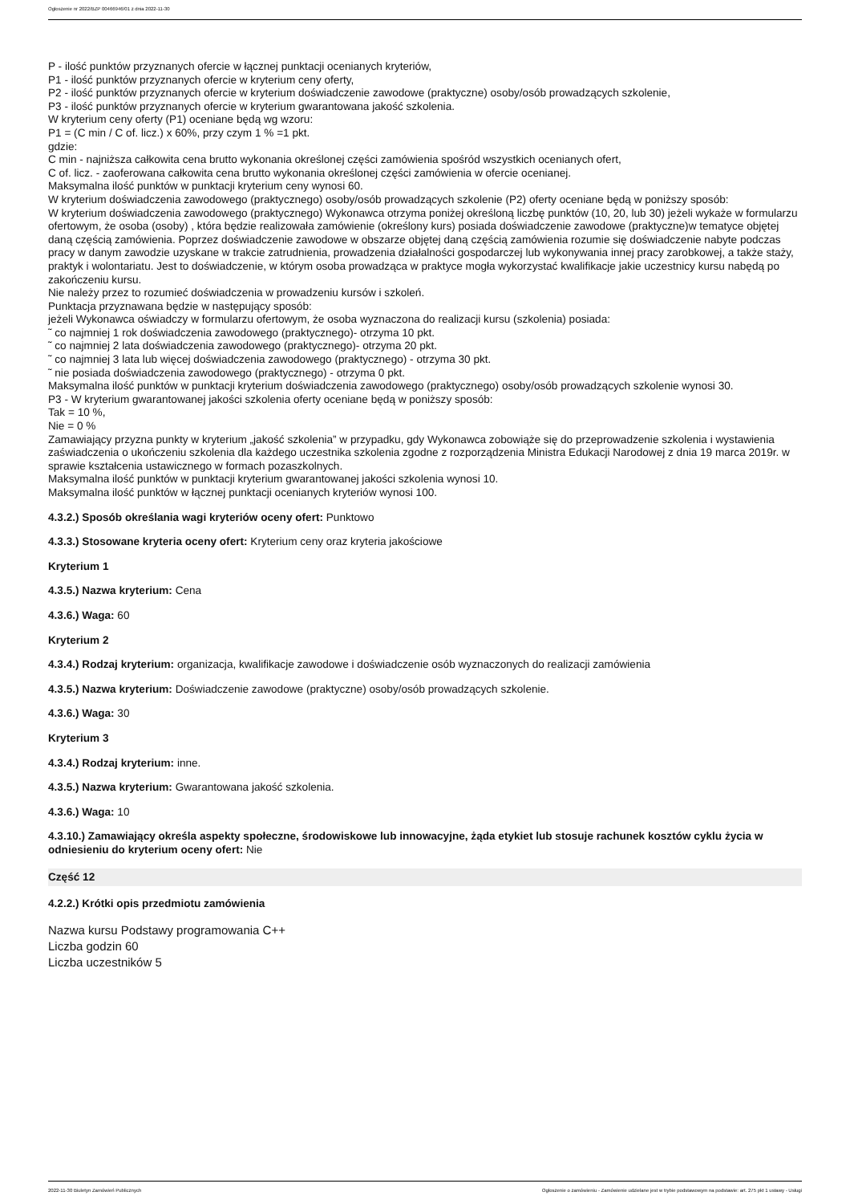Ogłoszenie nr 2022/BZP 00466946/01 z dnia 2022-11-30
P - ilość punktów przyznanych ofercie w łącznej punktacji ocenianych kryteriów,
P1 - ilość punktów przyznanych ofercie w kryterium ceny oferty,
P2 - ilość punktów przyznanych ofercie w kryterium doświadczenie zawodowe (praktyczne) osoby/osób prowadzących szkolenie,
P3 - ilość punktów przyznanych ofercie w kryterium gwarantowana jakość szkolenia.
W kryterium ceny oferty (P1) oceniane będą wg wzoru:
P1 = (C min / C of. licz.) x 60%, przy czym 1 % =1 pkt.
gdzie:
C min - najniższa całkowita cena brutto wykonania określonej części zamówienia spośród wszystkich ocenianych ofert,
C of. licz. - zaoferowana całkowita cena brutto wykonania określonej części zamówienia w ofercie ocenianej.
Maksymalna ilość punktów w punktacji kryterium ceny wynosi 60.
W kryterium doświadczenia zawodowego (praktycznego) osoby/osób prowadzących szkolenie (P2) oferty oceniane będą w poniższy sposób:
W kryterium doświadczenia zawodowego (praktycznego) Wykonawca otrzyma poniżej określoną liczbę punktów (10, 20, lub 30) jeżeli wykaże w formularzu ofertowym, że osoba (osoby) , która będzie realizowała zamówienie (określony kurs) posiada doświadczenie zawodowe (praktyczne)w tematyce objętej daną częścią zamówienia. Poprzez doświadczenie zawodowe w obszarze objętej daną częścią zamówienia rozumie się doświadczenie nabyte podczas pracy w danym zawodzie uzyskane w trakcie zatrudnienia, prowadzenia działalności gospodarczej lub wykonywania innej pracy zarobkowej, a także staży, praktyk i wolontariatu. Jest to doświadczenie, w którym osoba prowadząca w praktyce mogła wykorzystać kwalifikacje jakie uczestnicy kursu nabędą po zakończeniu kursu.
Nie należy przez to rozumieć doświadczenia w prowadzeniu kursów i szkoleń.
Punktacja przyznawana będzie w następujący sposób:
jeżeli Wykonawca oświadczy w formularzu ofertowym, że osoba wyznaczona do realizacji kursu (szkolenia) posiada:
˜ co najmniej 1 rok doświadczenia zawodowego (praktycznego)- otrzyma 10 pkt.
˜ co najmniej 2 lata doświadczenia zawodowego (praktycznego)- otrzyma 20 pkt.
˜ co najmniej 3 lata lub więcej doświadczenia zawodowego (praktycznego) - otrzyma 30 pkt.
˜ nie posiada doświadczenia zawodowego (praktycznego) - otrzyma 0 pkt.
Maksymalna ilość punktów w punktacji kryterium doświadczenia zawodowego (praktycznego) osoby/osób prowadzących szkolenie wynosi 30.
P3 - W kryterium gwarantowanej jakości szkolenia oferty oceniane będą w poniższy sposób:
Tak = 10 %,
Nie = 0 %
Zamawiający przyzna punkty w kryterium „jakość szkolenia” w przypadku, gdy Wykonawca zobowiąże się do przeprowadzenie szkolenia i wystawienia zaświadczenia o ukończeniu szkolenia dla każdego uczestnika szkolenia zgodne z rozporządzenia Ministra Edukacji Narodowej z dnia 19 marca 2019r. w sprawie kształcenia ustawicznego w formach pozaszkolnych.
Maksymalna ilość punktów w punktacji kryterium gwarantowanej jakości szkolenia wynosi 10.
Maksymalna ilość punktów w łącznej punktacji ocenianych kryteriów wynosi 100.
4.3.2.) Sposób określania wagi kryteriów oceny ofert: Punktowo
4.3.3.) Stosowane kryteria oceny ofert: Kryterium ceny oraz kryteria jakościowe
Kryterium 1
4.3.5.) Nazwa kryterium: Cena
4.3.6.) Waga: 60
Kryterium 2
4.3.4.) Rodzaj kryterium: organizacja, kwalifikacje zawodowe i doświadczenie osób wyznaczonych do realizacji zamówienia
4.3.5.) Nazwa kryterium: Doświadczenie zawodowe (praktyczne) osoby/osób prowadzących szkolenie.
4.3.6.) Waga: 30
Kryterium 3
4.3.4.) Rodzaj kryterium: inne.
4.3.5.) Nazwa kryterium: Gwarantowana jakość szkolenia.
4.3.6.) Waga: 10
4.3.10.) Zamawiający określa aspekty społeczne, środowiskowe lub innowacyjne, żąda etykiet lub stosuje rachunek kosztów cyklu życia w odniesieniu do kryterium oceny ofert: Nie
Część 12
4.2.2.) Krótki opis przedmiotu zamówienia
Nazwa kursu Podstawy programowania C++
Liczba godzin 60
Liczba uczestników 5
2022-11-30 Biuletyn Zamówień Publicznych Ogłoszenie o zamówieniu - Zamówienie udzielane jest w trybie podstawowym na podstawie: art. 275 pkt 1 ustawy - Usługi